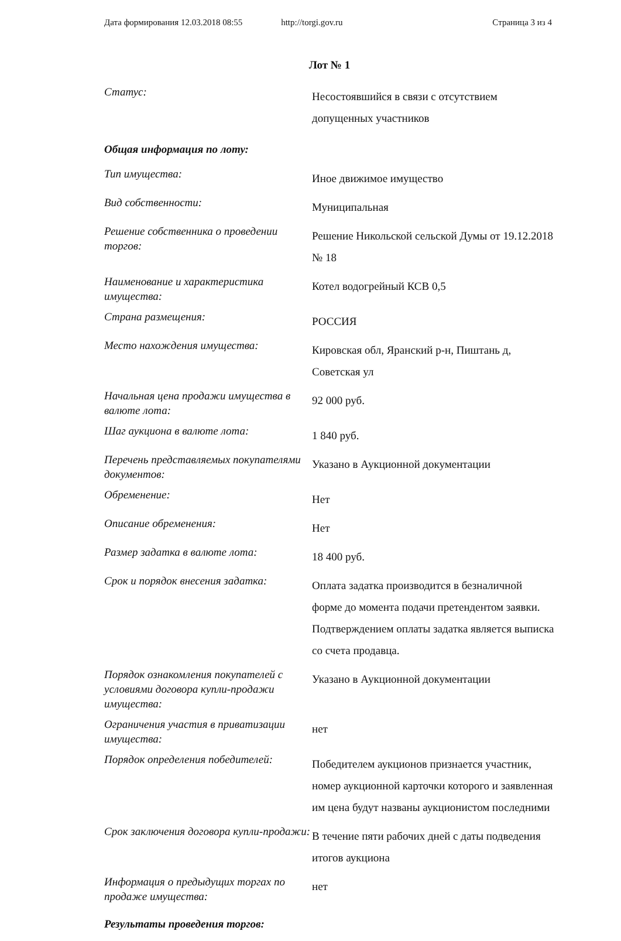Дата формирования 12.03.2018 08:55 http://torgi.gov.ru Страница 3 из 4
Лот № 1
| Статус: | Несостоявшийся в связи с отсутствием допущенных участников |
| Общая информация по лоту: | |
| Тип имущества: | Иное движимое имущество |
| Вид собственности: | Муниципальная |
| Решение собственника о проведении торгов: | Решение Никольской сельской Думы от 19.12.2018 № 18 |
| Наименование и характеристика имущества: | Котел водогрейный КСВ 0,5 |
| Страна размещения: | РОССИЯ |
| Место нахождения имущества: | Кировская обл, Яранский р-н, Пиштань д, Советская ул |
| Начальная цена продажи имущества в валюте лота: | 92 000 руб. |
| Шаг аукциона в валюте лота: | 1 840 руб. |
| Перечень представляемых покупателями документов: | Указано в Аукционной документации |
| Обременение: | Нет |
| Описание обременения: | Нет |
| Размер задатка в валюте лота: | 18 400 руб. |
| Срок и порядок внесения задатка: | Оплата задатка производится в безналичной форме до момента подачи претендентом заявки. Подтверждением оплаты задатка является выписка со счета продавца. |
| Порядок ознакомления покупателей с условиями договора купли-продажи имущества: | Указано в Аукционной документации |
| Ограничения участия в приватизации имущества: | нет |
| Порядок определения победителей: | Победителем аукционов признается участник, номер аукционной карточки которого и заявленная им цена будут названы аукционистом последними |
| Срок заключения договора купли-продажи: | В течение пяти рабочих дней с даты подведения итогов аукциона |
| Информация о предыдущих торгах по продаже имущества: | нет |
| Результаты проведения торгов: | |